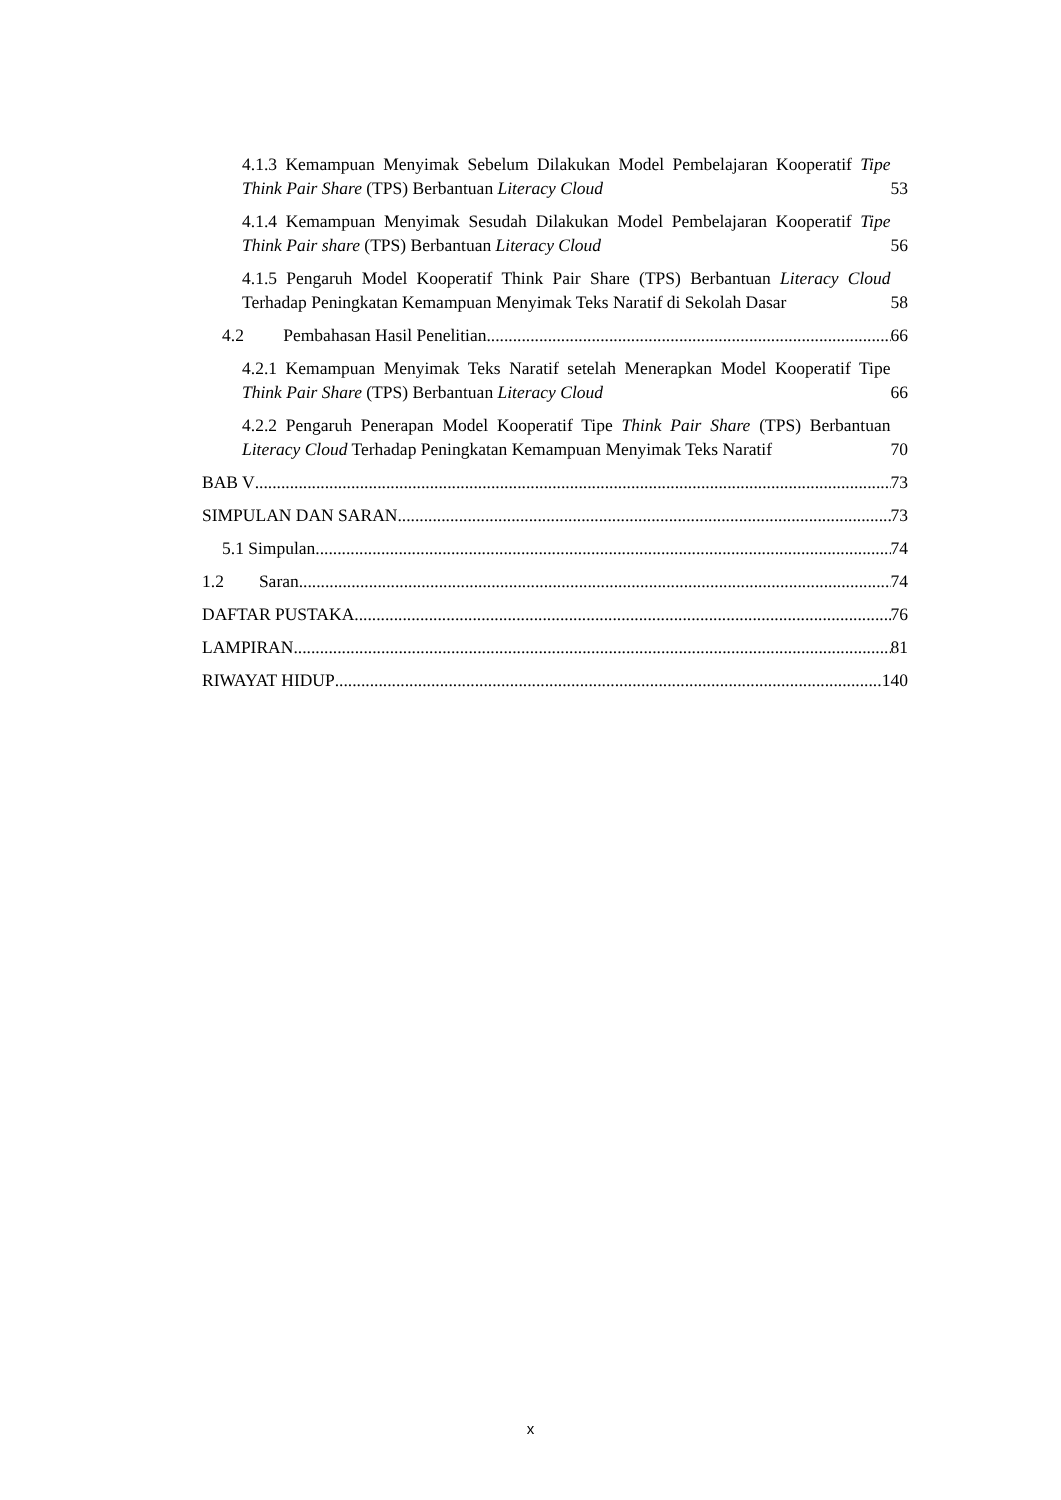4.1.3 Kemampuan Menyimak Sebelum Dilakukan Model Pembelajaran Kooperatif Tipe Think Pair Share (TPS) Berbantuan Literacy Cloud 53
4.1.4 Kemampuan Menyimak Sesudah Dilakukan Model Pembelajaran Kooperatif Tipe Think Pair share (TPS) Berbantuan Literacy Cloud 56
4.1.5 Pengaruh Model Kooperatif Think Pair Share (TPS) Berbantuan Literacy Cloud Terhadap Peningkatan Kemampuan Menyimak Teks Naratif di Sekolah Dasar 58
4.2 Pembahasan Hasil Penelitian 66
4.2.1 Kemampuan Menyimak Teks Naratif setelah Menerapkan Model Kooperatif Tipe Think Pair Share (TPS) Berbantuan Literacy Cloud 66
4.2.2 Pengaruh Penerapan Model Kooperatif Tipe Think Pair Share (TPS) Berbantuan Literacy Cloud Terhadap Peningkatan Kemampuan Menyimak Teks Naratif 70
BAB V 73
SIMPULAN DAN SARAN 73
5.1 Simpulan 74
1.2 Saran 74
DAFTAR PUSTAKA 76
LAMPIRAN 81
RIWAYAT HIDUP 140
x